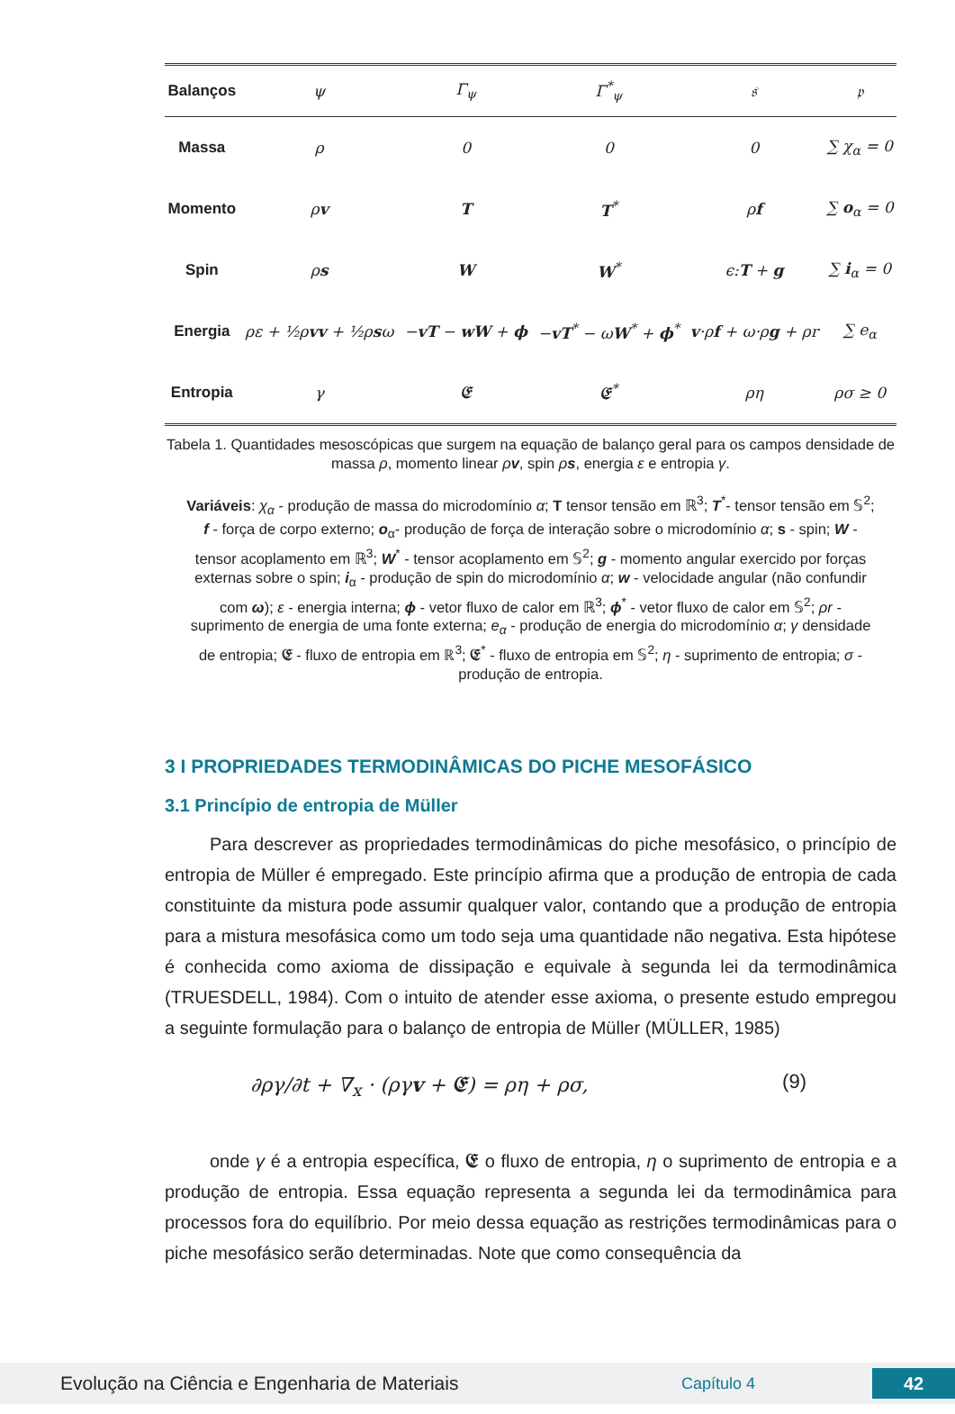| Balanços | ψ | Γ<sub>ψ</sub> | Γ<sup>*</sup><sub>ψ</sub> | 𝔰 | 𝔭 |
| --- | --- | --- | --- | --- | --- |
| Massa | ρ | 0 | 0 | 0 | ∑ χ<sub>α</sub> = 0 |
| Momento | ρ v | T | T<sup>*</sup> | ρ f | ∑ o<sub>α</sub> = 0 |
| Spin | ρ s | W | W<sup>*</sup> | ϵ: T + g | ∑ i<sub>α</sub> = 0 |
| Energia | ρε + ½ρ vv + ½ρ s ω | − vT − wW + ϕ | − vT<sup>*</sup> − ω W<sup>*</sup> + ϕ<sup>*</sup> | v ·ρ f + ω·ρ g + ρr | ∑ e<sub>α</sub> |
| Entropia | γ | 𝕰 | 𝕰<sup>*</sup> | ρη | ρσ ≥ 0 |
Tabela 1. Quantidades mesoscópicas que surgem na equação de balanço geral para os campos densidade de massa ρ, momento linear ρv, spin ρs, energia ε e entropia γ.
Variáveis: χ<sub>α</sub> - produção de massa do microdomínio α; T tensor tensão em ℝ<sup>3</sup>; T<sup>*</sup>- tensor tensão em 𝕊<sup>2</sup>; f - força de corpo externo; o<sub>α</sub>- produção de força de interação sobre o microdomínio α; s - spin; W - tensor acoplamento em ℝ<sup>3</sup>; W<sup>*</sup> - tensor acoplamento em 𝕊<sup>2</sup>; g - momento angular exercido por forças externas sobre o spin; i<sub>α</sub> - produção de spin do microdomínio α; w - velocidade angular (não confundir com ω); ε - energia interna; ϕ - vetor fluxo de calor em ℝ<sup>3</sup>; ϕ<sup>*</sup> - vetor fluxo de calor em 𝕊<sup>2</sup>; ρr - suprimento de energia de uma fonte externa; e<sub>α</sub> - produção de energia do microdomínio α; γ densidade de entropia; 𝕰 - fluxo de entropia em ℝ<sup>3</sup>; 𝕰<sup>*</sup> - fluxo de entropia em 𝕊<sup>2</sup>; η - suprimento de entropia; σ - produção de entropia.
3 I PROPRIEDADES TERMODINÂMICAS DO PICHE MESOFÁSICO
3.1 Princípio de entropia de Müller
Para descrever as propriedades termodinâmicas do piche mesofásico, o princípio de entropia de Müller é empregado. Este princípio afirma que a produção de entropia de cada constituinte da mistura pode assumir qualquer valor, contando que a produção de entropia para a mistura mesofásica como um todo seja uma quantidade não negativa. Esta hipótese é conhecida como axioma de dissipação e equivale à segunda lei da termodinâmica (TRUESDELL, 1984). Com o intuito de atender esse axioma, o presente estudo empregou a seguinte formulação para o balanço de entropia de Müller (MÜLLER, 1985)
∂ργ/∂t + ∇<sub>x</sub> · (ργv + 𝕰) = ρη + ρσ, (9)
onde γ é a entropia específica, 𝕰 o fluxo de entropia, η o suprimento de entropia e a produção de entropia. Essa equação representa a segunda lei da termodinâmica para processos fora do equilíbrio. Por meio dessa equação as restrições termodinâmicas para o piche mesofásico serão determinadas. Note que como consequência da
Evolução na Ciência e Engenharia de Materiais Capítulo 4 42